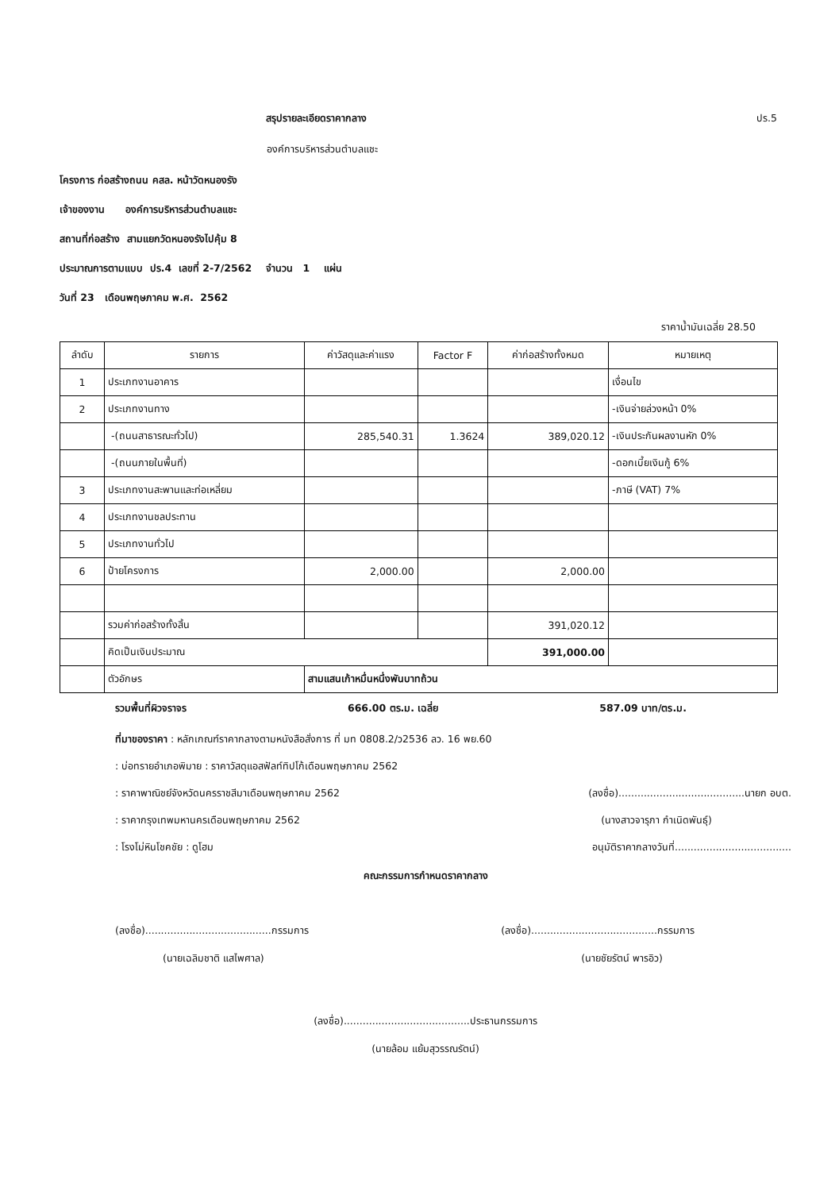สรุปรายละเอียดราคากลาง ปร.5
องค์การบริหารส่วนตำบลแชะ
โครงการ ก่อสร้างถนน คสล. หน้าวัดหนองรัง
เจ้าของงาน องค์การบริหารส่วนตำบลแชะ
สถานที่ก่อสร้าง สามแยกวัดหนองรังไปคุ้ม 8
ประมาณการตามแบบ ปร.4 เลขที่ 2-7/2562 จำนวน 1 แผ่น
วันที่ 23 เดือนพฤษภาคม พ.ศ. 2562
ราคาน้ำมันเฉลี่ย 28.50
| ลำดับ | รายการ | ค่าวัสดุและค่าแรง | Factor F | ค่าก่อสร้างทั้งหมด | หมายเหตุ |
| --- | --- | --- | --- | --- | --- |
| 1 | ประเภทงานอาคาร | | | | เงื่อนไข |
| 2 | ประเภทงานทาง | | | | -เงินจ่ายล่วงหน้า 0% |
| | -(ถนนสาธารณะทั่วไป) | 285,540.31 | 1.3624 | 389,020.12 | -เงินประกันผลงานหัก 0% |
| | -(ถนนภายในพื้นที่) | | | | -ดอกเบี้ยเงินกู้ 6% |
| 3 | ประเภทงานสะพานและท่อเหลี่ยม | | | | -ภาษี (VAT) 7% |
| 4 | ประเภทงานชลประทาน | | | | |
| 5 | ประเภทงานทั่วไป | | | | |
| 6 | ป้ายโครงการ | 2,000.00 | | 2,000.00 | |
| | รวมค่าก่อสร้างทั้งสิ้น | | | 391,020.12 | |
| | คิดเป็นเงินประมาณ | | | 391,000.00 | |
| | ตัวอักษร | สามแสนเก้าหมื่นหนึ่งพันบาทถ้วน | | | |
รวมพื้นที่ผิวจราจร 666.00 ตร.ม. เฉลี่ย 587.09 บาท/ตร.ม.
ที่มาของราคา : หลักเกณฑ์ราคากลางตามหนังสือสั่งการ ที่ มท 0808.2/ว2536 ลว. 16 พย.60
: บ่อทรายอำเภอพิมาย : ราคาวัสดุแอสฟัลท์ทิปโก้เดือนพฤษภาคม 2562
: ราคาพาณิชย์จังหวัดนครราชสีมาเดือนพฤษภาคม 2562 (ลงชื่อ)........................................นายก อบต.
: ราคากรุงเทพมหานครเดือนพฤษภาคม 2562 (นางสาวจารุภา กำเนิดพันธุ์)
: โรงโม่หินโชคชัย : ดูโฮม อนุมัติราคากลางวันที่.....................................
คณะกรรมการกำหนดราคากลาง
(ลงชื่อ)........................................กรรมการ (ลงชื่อ)........................................กรรมการ
(นายเฉลิมชาติ แสไพศาล) (นายชัยรัตน์ พารอิว)
(ลงชื่อ)........................................ประธานกรรมการ
(นายล้อม แย้มสุวรรณรัตน์)